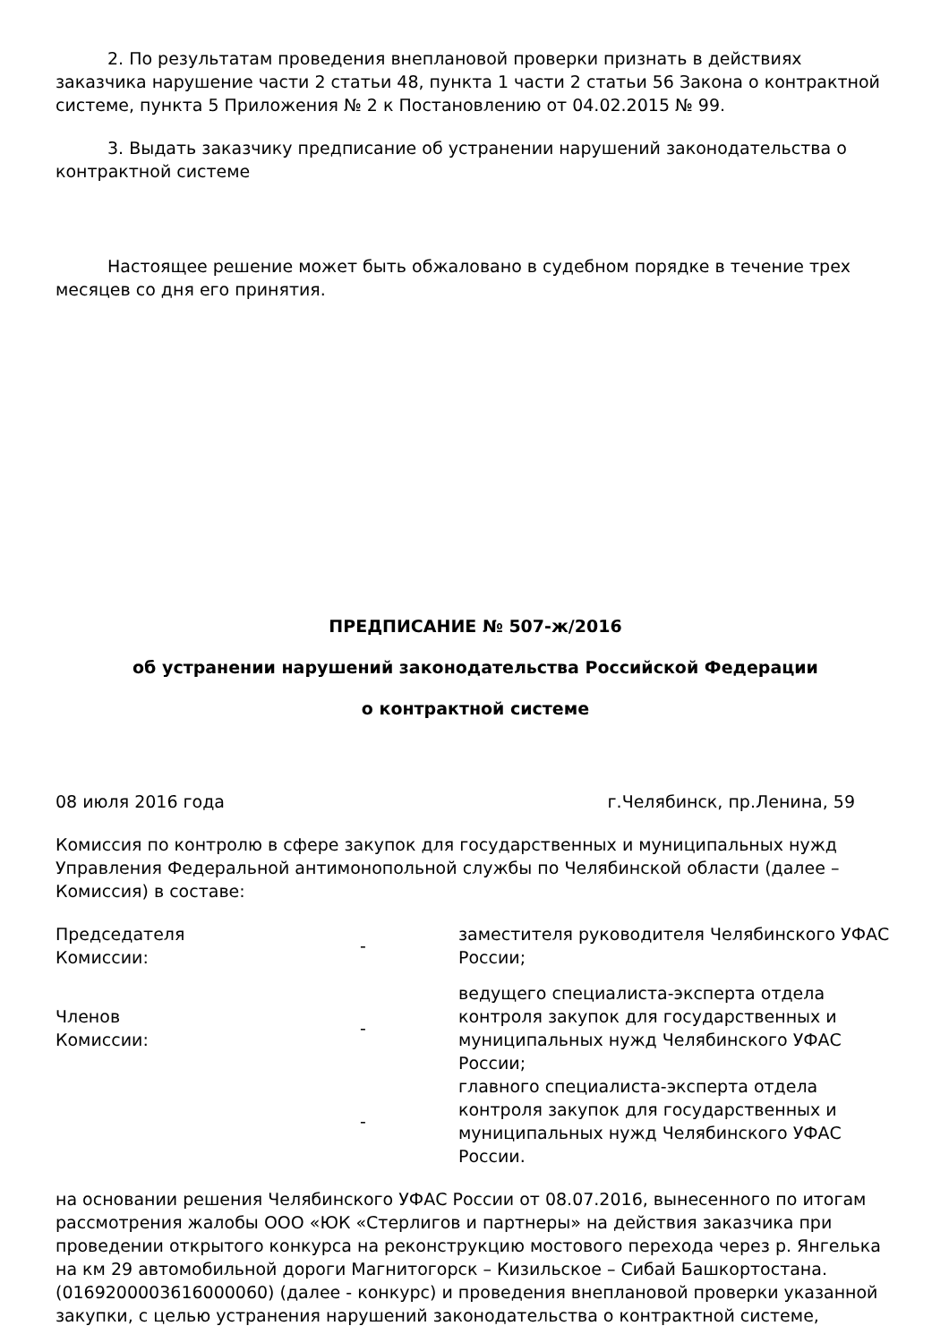2. По результатам проведения внеплановой проверки признать в действиях заказчика нарушение части 2 статьи 48, пункта 1 части 2 статьи 56 Закона о контрактной системе, пункта 5 Приложения № 2 к Постановлению от 04.02.2015 № 99.
3. Выдать заказчику предписание об устранении нарушений законодательства о контрактной системе
Настоящее решение может быть обжаловано в судебном порядке в течение трех месяцев со дня его принятия.
ПРЕДПИСАНИЕ № 507-ж/2016
об устранении нарушений законодательства Российской Федерации
о контрактной системе
08 июля 2016 года г.Челябинск, пр.Ленина, 59
Комиссия по контролю в сфере закупок для государственных и муниципальных нужд Управления Федеральной антимонопольной службы по Челябинской области (далее – Комиссия) в составе:
Председателя
Комиссии:
-
заместителя руководителя Челябинского УФАС России;
Членов
Комиссии:
-
ведущего специалиста-эксперта отдела контроля закупок для государственных и муниципальных нужд Челябинского УФАС России;
-
главного специалиста-эксперта отдела контроля закупок для государственных и муниципальных нужд Челябинского УФАС России.
на основании решения Челябинского УФАС России от 08.07.2016, вынесенного по итогам рассмотрения жалобы ООО «ЮК «Стерлигов и партнеры» на действия заказчика при проведении открытого конкурса на реконструкцию мостового перехода через р. Янгелька на км 29 автомобильной дороги Магнитогорск – Кизильское – Сибай Башкортостана. (0169200003616000060) (далее - конкурс) и проведения внеплановой проверки указанной закупки, с целью устранения нарушений законодательства о контрактной системе,